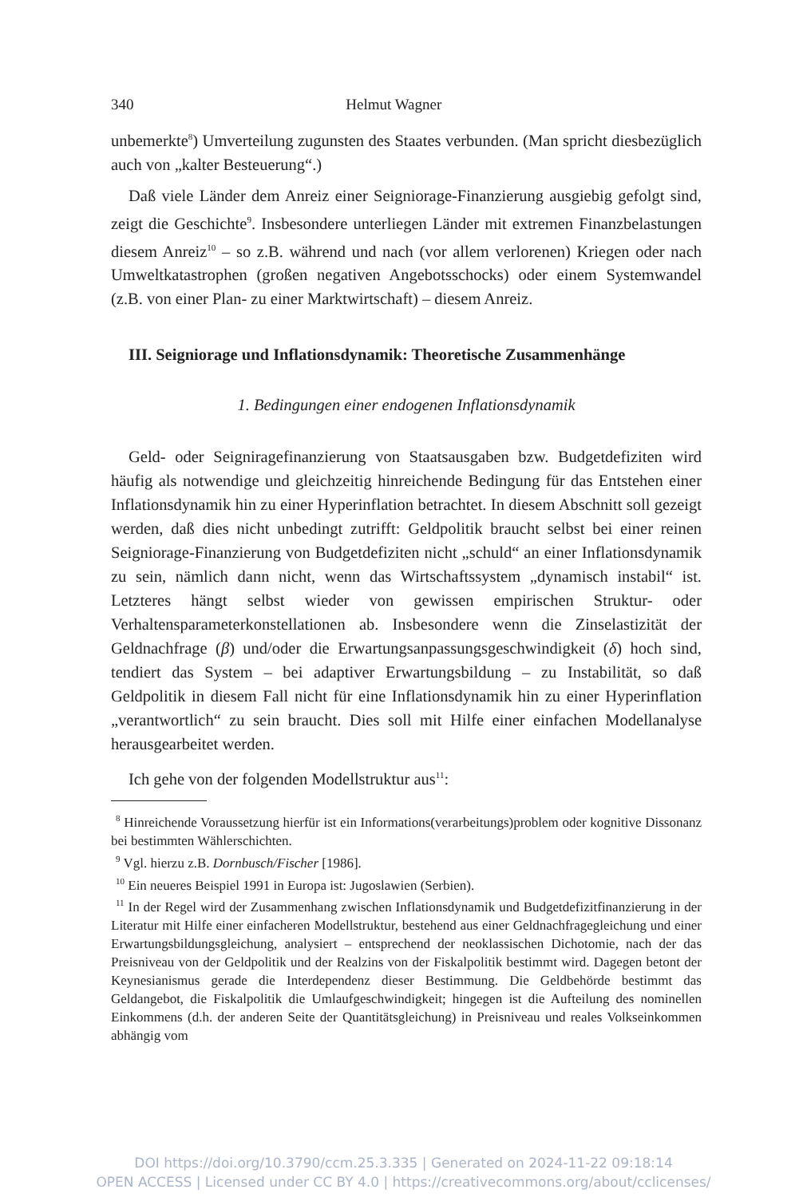340 Helmut Wagner
unbemerkte<sup>8</sup>) Umverteilung zugunsten des Staates verbunden. (Man spricht diesbezüglich auch von „kalter Besteuerung“.)
Daß viele Länder dem Anreiz einer Seigniorage-Finanzierung ausgiebig gefolgt sind, zeigt die Geschichte<sup>9</sup>. Insbesondere unterliegen Länder mit extremen Finanzbelastungen diesem Anreiz<sup>10</sup> – so z.B. während und nach (vor allem verlorenen) Kriegen oder nach Umweltkatastrophen (großen negativen Angebotsschocks) oder einem Systemwandel (z.B. von einer Plan- zu einer Marktwirtschaft) – diesem Anreiz.
III. Seigniorage und Inflationsdynamik: Theoretische Zusammenhänge
1. Bedingungen einer endogenen Inflationsdynamik
Geld- oder Seigniragefinanzierung von Staatsausgaben bzw. Budgetdefiziten wird häufig als notwendige und gleichzeitig hinreichende Bedingung für das Entstehen einer Inflationsdynamik hin zu einer Hyperinflation betrachtet. In diesem Abschnitt soll gezeigt werden, daß dies nicht unbedingt zutrifft: Geldpolitik braucht selbst bei einer reinen Seigniorage-Finanzierung von Budgetdefiziten nicht „schuld“ an einer Inflationsdynamik zu sein, nämlich dann nicht, wenn das Wirtschaftssystem „dynamisch instabil“ ist. Letzteres hängt selbst wieder von gewissen empirischen Struktur- oder Verhaltensparameterkonstellationen ab. Insbesondere wenn die Zinselastizität der Geldnachfrage (β) und/oder die Erwartungsanpassungsgeschwindigkeit (δ) hoch sind, tendiert das System – bei adaptiver Erwartungsbildung – zu Instabilität, so daß Geldpolitik in diesem Fall nicht für eine Inflationsdynamik hin zu einer Hyperinflation „verantwortlich“ zu sein braucht. Dies soll mit Hilfe einer einfachen Modellanalyse herausgearbeitet werden.
Ich gehe von der folgenden Modellstruktur aus<sup>11</sup>:
<sup>8</sup> Hinreichende Voraussetzung hierfür ist ein Informations(verarbeitungs)problem oder kognitive Dissonanz bei bestimmten Wählerschichten.
<sup>9</sup> Vgl. hierzu z.B. Dornbusch/Fischer [1986].
<sup>10</sup> Ein neueres Beispiel 1991 in Europa ist: Jugoslawien (Serbien).
<sup>11</sup> In der Regel wird der Zusammenhang zwischen Inflationsdynamik und Budgetdefizitfinanzierung in der Literatur mit Hilfe einer einfacheren Modellstruktur, bestehend aus einer Geldnachfragegleichung und einer Erwartungsbildungsgleichung, analysiert – entsprechend der neoklassischen Dichotomie, nach der das Preisniveau von der Geldpolitik und der Realzins von der Fiskalpolitik bestimmt wird. Dagegen betont der Keynesianismus gerade die Interdependenz dieser Bestimmung. Die Geldbehörde bestimmt das Geldangebot, die Fiskalpolitik die Umlaufgeschwindigkeit; hingegen ist die Aufteilung des nominellen Einkommens (d.h. der anderen Seite der Quantitätsgleichung) in Preisniveau und reales Volkseinkommen abhängig vom
DOI https://doi.org/10.3790/ccm.25.3.335 | Generated on 2024-11-22 09:18:14
OPEN ACCESS | Licensed under CC BY 4.0 | https://creativecommons.org/about/cclicenses/